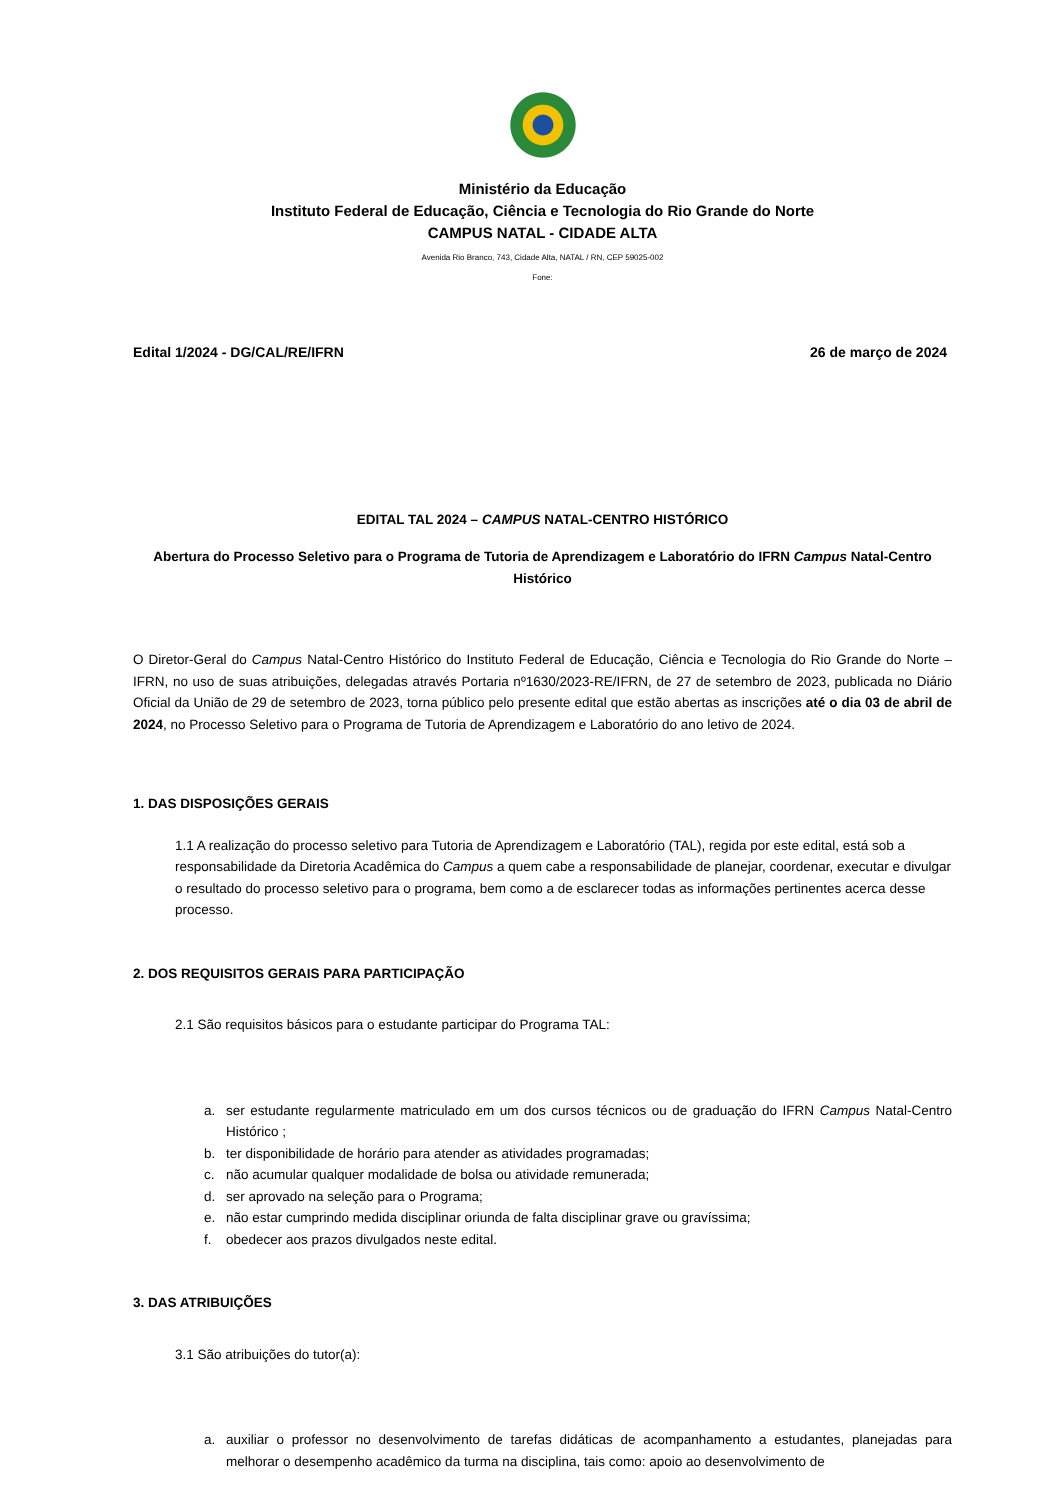Ministério da Educação
Instituto Federal de Educação, Ciência e Tecnologia do Rio Grande do Norte
CAMPUS NATAL - CIDADE ALTA
Avenida Rio Branco, 743, Cidade Alta, NATAL / RN, CEP 59025-002
Fone:
Edital 1/2024 - DG/CAL/RE/IFRN 26 de março de 2024
EDITAL TAL 2024 – CAMPUS NATAL-CENTRO HISTÓRICO
Abertura do Processo Seletivo para o Programa de Tutoria de Aprendizagem e Laboratório do IFRN Campus Natal-Centro Histórico
O Diretor-Geral do Campus Natal-Centro Histórico do Instituto Federal de Educação, Ciência e Tecnologia do Rio Grande do Norte – IFRN, no uso de suas atribuições, delegadas através Portaria nº1630/2023-RE/IFRN, de 27 de setembro de 2023, publicada no Diário Oficial da União de 29 de setembro de 2023, torna público pelo presente edital que estão abertas as inscrições até o dia 03 de abril de 2024, no Processo Seletivo para o Programa de Tutoria de Aprendizagem e Laboratório do ano letivo de 2024.
1. DAS DISPOSIÇÕES GERAIS
1.1 A realização do processo seletivo para Tutoria de Aprendizagem e Laboratório (TAL), regida por este edital, está sob a responsabilidade da Diretoria Acadêmica do Campus a quem cabe a responsabilidade de planejar, coordenar, executar e divulgar o resultado do processo seletivo para o programa, bem como a de esclarecer todas as informações pertinentes acerca desse processo.
2. DOS REQUISITOS GERAIS PARA PARTICIPAÇÃO
2.1 São requisitos básicos para o estudante participar do Programa TAL:
a. ser estudante regularmente matriculado em um dos cursos técnicos ou de graduação do IFRN Campus Natal-Centro Histórico ;
b. ter disponibilidade de horário para atender as atividades programadas;
c. não acumular qualquer modalidade de bolsa ou atividade remunerada;
d. ser aprovado na seleção para o Programa;
e. não estar cumprindo medida disciplinar oriunda de falta disciplinar grave ou gravíssima;
f. obedecer aos prazos divulgados neste edital.
3. DAS ATRIBUIÇÕES
3.1 São atribuições do tutor(a):
a. auxiliar o professor no desenvolvimento de tarefas didáticas de acompanhamento a estudantes, planejadas para melhorar o desempenho acadêmico da turma na disciplina, tais como: apoio ao desenvolvimento de